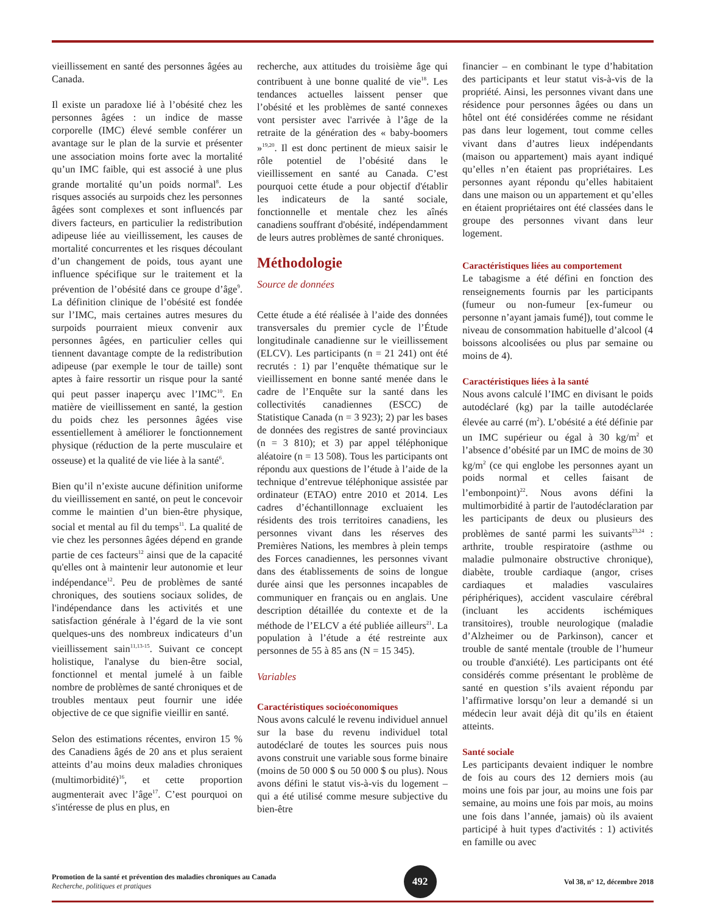vieillissement en santé des personnes âgées au Canada.
Il existe un paradoxe lié à l’obésité chez les personnes âgées : un indice de masse corporelle (IMC) élevé semble conférer un avantage sur le plan de la survie et présenter une association moins forte avec la mortalité qu’un IMC faible, qui est associé à une plus grande mortalité qu’un poids normal<sup>8</sup>. Les risques associés au surpoids chez les personnes âgées sont complexes et sont influencés par divers facteurs, en particulier la redistribution adipeuse liée au vieillissement, les causes de mortalité concurrentes et les risques découlant d’un changement de poids, tous ayant une influence spécifique sur le traitement et la prévention de l’obésité dans ce groupe d’âge<sup>9</sup>. La définition clinique de l’obésité est fondée sur l’IMC, mais certaines autres mesures du surpoids pourraient mieux convenir aux personnes âgées, en particulier celles qui tiennent davantage compte de la redistribution adipeuse (par exemple le tour de taille) sont aptes à faire ressortir un risque pour la santé qui peut passer inaperçu avec l’IMC<sup>10</sup>. En matière de vieillissement en santé, la gestion du poids chez les personnes âgées vise essentiellement à améliorer le fonctionnement physique (réduction de la perte musculaire et osseuse) et la qualité de vie liée à la santé<sup>6</sup>.
Bien qu’il n’existe aucune définition uniforme du vieillissement en santé, on peut le concevoir comme le maintien d’un bien-être physique, social et mental au fil du temps<sup>11</sup>. La qualité de vie chez les personnes âgées dépend en grande partie de ces facteurs<sup>12</sup> ainsi que de la capacité qu'elles ont à maintenir leur autonomie et leur indépendance<sup>12</sup>. Peu de problèmes de santé chroniques, des soutiens sociaux solides, de l'indépendance dans les activités et une satisfaction générale à l’égard de la vie sont quelques-uns des nombreux indicateurs d’un vieillissement sain<sup>11,13-15</sup>. Suivant ce concept holistique, l'analyse du bien-être social, fonctionnel et mental jumelé à un faible nombre de problèmes de santé chroniques et de troubles mentaux peut fournir une idée objective de ce que signifie vieillir en santé.
Selon des estimations récentes, environ 15 % des Canadiens âgés de 20 ans et plus seraient atteints d’au moins deux maladies chroniques (multimorbidité)<sup>16</sup>, et cette proportion augmenterait avec l’âge<sup>17</sup>. C’est pourquoi on s'intéresse de plus en plus, en
recherche, aux attitudes du troisième âge qui contribuent à une bonne qualité de vie<sup>18</sup>. Les tendances actuelles laissent penser que l’obésité et les problèmes de santé connexes vont persister avec l'arrivée à l’âge de la retraite de la génération des « baby-boomers »<sup>19,20</sup>. Il est donc pertinent de mieux saisir le rôle potentiel de l’obésité dans le vieillissement en santé au Canada. C’est pourquoi cette étude a pour objectif d'établir les indicateurs de la santé sociale, fonctionnelle et mentale chez les aînés canadiens souffrant d'obésité, indépendamment de leurs autres problèmes de santé chroniques.
Méthodologie
Source de données
Cette étude a été réalisée à l’aide des données transversales du premier cycle de l’Étude longitudinale canadienne sur le vieillissement (ELCV). Les participants (n = 21 241) ont été recrutés : 1) par l’enquête thématique sur le vieillissement en bonne santé menée dans le cadre de l’Enquête sur la santé dans les collectivités canadiennes (ESCC) de Statistique Canada (n = 3 923); 2) par les bases de données des registres de santé provinciaux (n = 3 810); et 3) par appel téléphonique aléatoire (n = 13 508). Tous les participants ont répondu aux questions de l’étude à l’aide de la technique d’entrevue téléphonique assistée par ordinateur (ETAO) entre 2010 et 2014. Les cadres d’échantillonnage excluaient les résidents des trois territoires canadiens, les personnes vivant dans les réserves des Premières Nations, les membres à plein temps des Forces canadiennes, les personnes vivant dans des établissements de soins de longue durée ainsi que les personnes incapables de communiquer en français ou en anglais. Une description détaillée du contexte et de la méthode de l’ELCV a été publiée ailleurs<sup>21</sup>. La population à l’étude a été restreinte aux personnes de 55 à 85 ans (N = 15 345).
Variables
Caractéristiques socioéconomiques
Nous avons calculé le revenu individuel annuel sur la base du revenu individuel total autodéclaré de toutes les sources puis nous avons construit une variable sous forme binaire (moins de 50 000 $ ou 50 000 $ ou plus). Nous avons défini le statut vis-à-vis du logement – qui a été utilisé comme mesure subjective du bien-être
financier – en combinant le type d’habitation des participants et leur statut vis-à-vis de la propriété. Ainsi, les personnes vivant dans une résidence pour personnes âgées ou dans un hôtel ont été considérées comme ne résidant pas dans leur logement, tout comme celles vivant dans d’autres lieux indépendants (maison ou appartement) mais ayant indiqué qu’elles n’en étaient pas propriétaires. Les personnes ayant répondu qu’elles habitaient dans une maison ou un appartement et qu’elles en étaient propriétaires ont été classées dans le groupe des personnes vivant dans leur logement.
Caractéristiques liées au comportement
Le tabagisme a été défini en fonction des renseignements fournis par les participants (fumeur ou non-fumeur [ex-fumeur ou personne n’ayant jamais fumé]), tout comme le niveau de consommation habituelle d’alcool (4 boissons alcoolisées ou plus par semaine ou moins de 4).
Caractéristiques liées à la santé
Nous avons calculé l’IMC en divisant le poids autodéclaré (kg) par la taille autodéclarée élevée au carré (m<sup>2</sup>). L’obésité a été définie par un IMC supérieur ou égal à 30 kg/m<sup>2</sup> et l’absence d’obésité par un IMC de moins de 30 kg/m<sup>2</sup> (ce qui englobe les personnes ayant un poids normal et celles faisant de l’embonpoint)<sup>22</sup>. Nous avons défini la multimorbidité à partir de l'autodéclaration par les participants de deux ou plusieurs des problèmes de santé parmi les suivants<sup>23,24</sup> : arthrite, trouble respiratoire (asthme ou maladie pulmonaire obstructive chronique), diabète, trouble cardiaque (angor, crises cardiaques et maladies vasculaires périphériques), accident vasculaire cérébral (incluant les accidents ischémiques transitoires), trouble neurologique (maladie d’Alzheimer ou de Parkinson), cancer et trouble de santé mentale (trouble de l’humeur ou trouble d'anxiété). Les participants ont été considérés comme présentant le problème de santé en question s’ils avaient répondu par l’affirmative lorsqu’on leur a demandé si un médecin leur avait déjà dit qu’ils en étaient atteints.
Santé sociale
Les participants devaient indiquer le nombre de fois au cours des 12 derniers mois (au moins une fois par jour, au moins une fois par semaine, au moins une fois par mois, au moins une fois dans l’année, jamais) où ils avaient participé à huit types d'activités : 1) activités en famille ou avec
Promotion de la santé et prévention des maladies chroniques au Canada
Recherche, politiques et pratiques
492
Vol 38, n° 12, décembre 2018